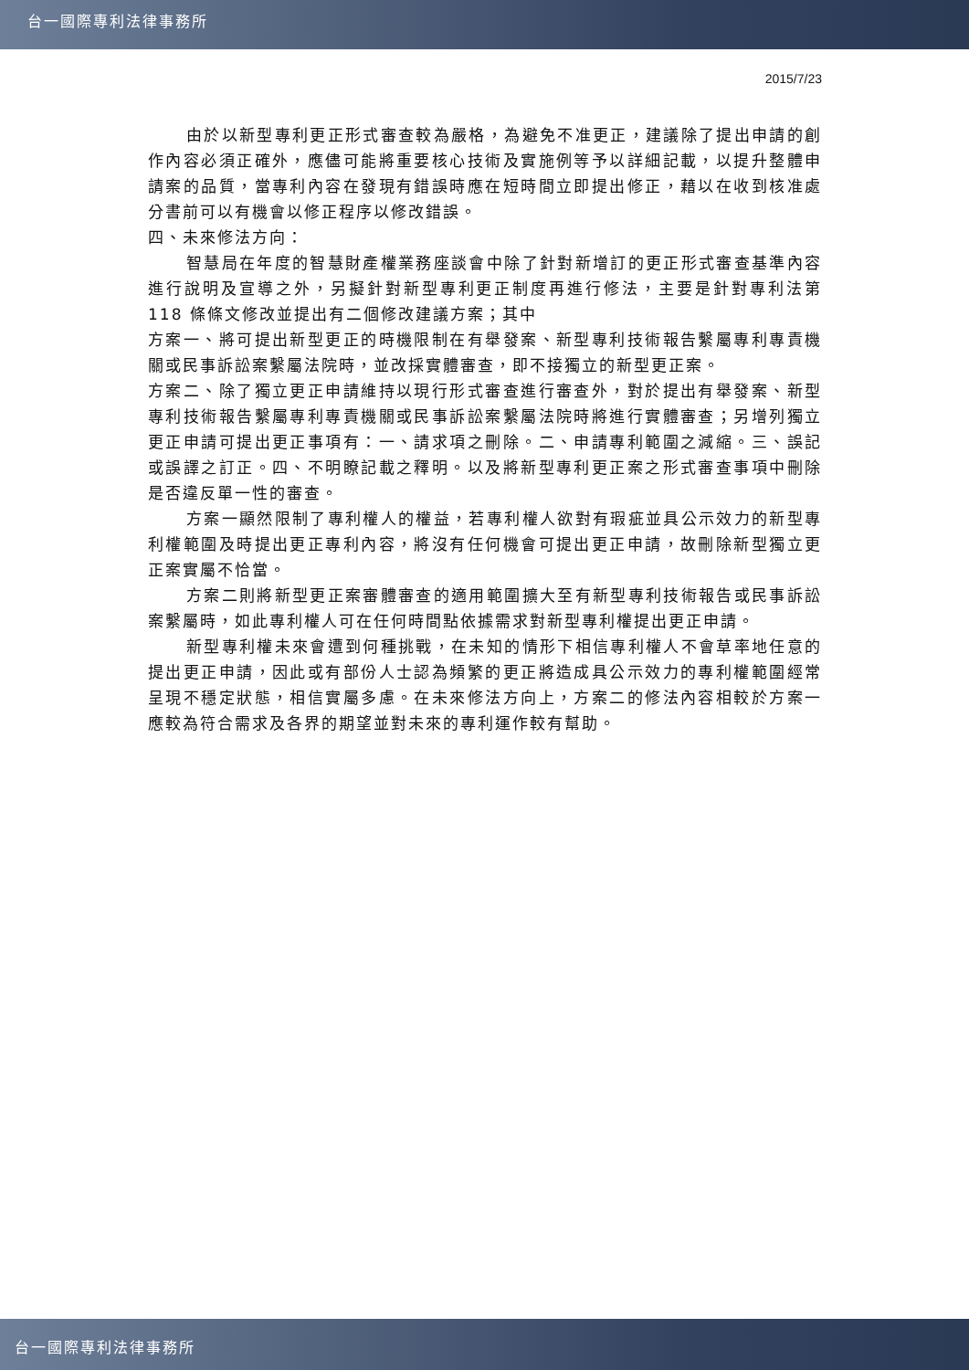台一國際專利法律事務所
2015/7/23
由於以新型專利更正形式審查較為嚴格，為避免不准更正，建議除了提出申請的創作內容必須正確外，應儘可能將重要核心技術及實施例等予以詳細記載，以提升整體申請案的品質，當專利內容在發現有錯誤時應在短時間立即提出修正，藉以在收到核准處分書前可以有機會以修正程序以修改錯誤。
四、未來修法方向：
智慧局在年度的智慧財產權業務座談會中除了針對新增訂的更正形式審查基準內容進行說明及宣導之外，另擬針對新型專利更正制度再進行修法，主要是針對專利法第 118 條條文修改並提出有二個修改建議方案；其中
方案一、將可提出新型更正的時機限制在有舉發案、新型專利技術報告繫屬專利專責機關或民事訴訟案繫屬法院時，並改採實體審查，即不接獨立的新型更正案。
方案二、除了獨立更正申請維持以現行形式審查進行審查外，對於提出有舉發案、新型專利技術報告繫屬專利專責機關或民事訴訟案繫屬法院時將進行實體審查；另增列獨立更正申請可提出更正事項有：一、請求項之刪除。二、申請專利範圍之減縮。三、誤記或誤譯之訂正。四、不明瞭記載之釋明。以及將新型專利更正案之形式審查事項中刪除是否違反單一性的審查。
方案一顯然限制了專利權人的權益，若專利權人欲對有瑕疵並具公示效力的新型專利權範圍及時提出更正專利內容，將沒有任何機會可提出更正申請，故刪除新型獨立更正案實屬不恰當。
方案二則將新型更正案審體審查的適用範圍擴大至有新型專利技術報告或民事訴訟案繫屬時，如此專利權人可在任何時間點依據需求對新型專利權提出更正申請。
新型專利權未來會遭到何種挑戰，在未知的情形下相信專利權人不會草率地任意的提出更正申請，因此或有部份人士認為頻繁的更正將造成具公示效力的專利權範圍經常呈現不穩定狀態，相信實屬多慮。在未來修法方向上，方案二的修法內容相較於方案一應較為符合需求及各界的期望並對未來的專利運作較有幫助。
台一國際專利法律事務所